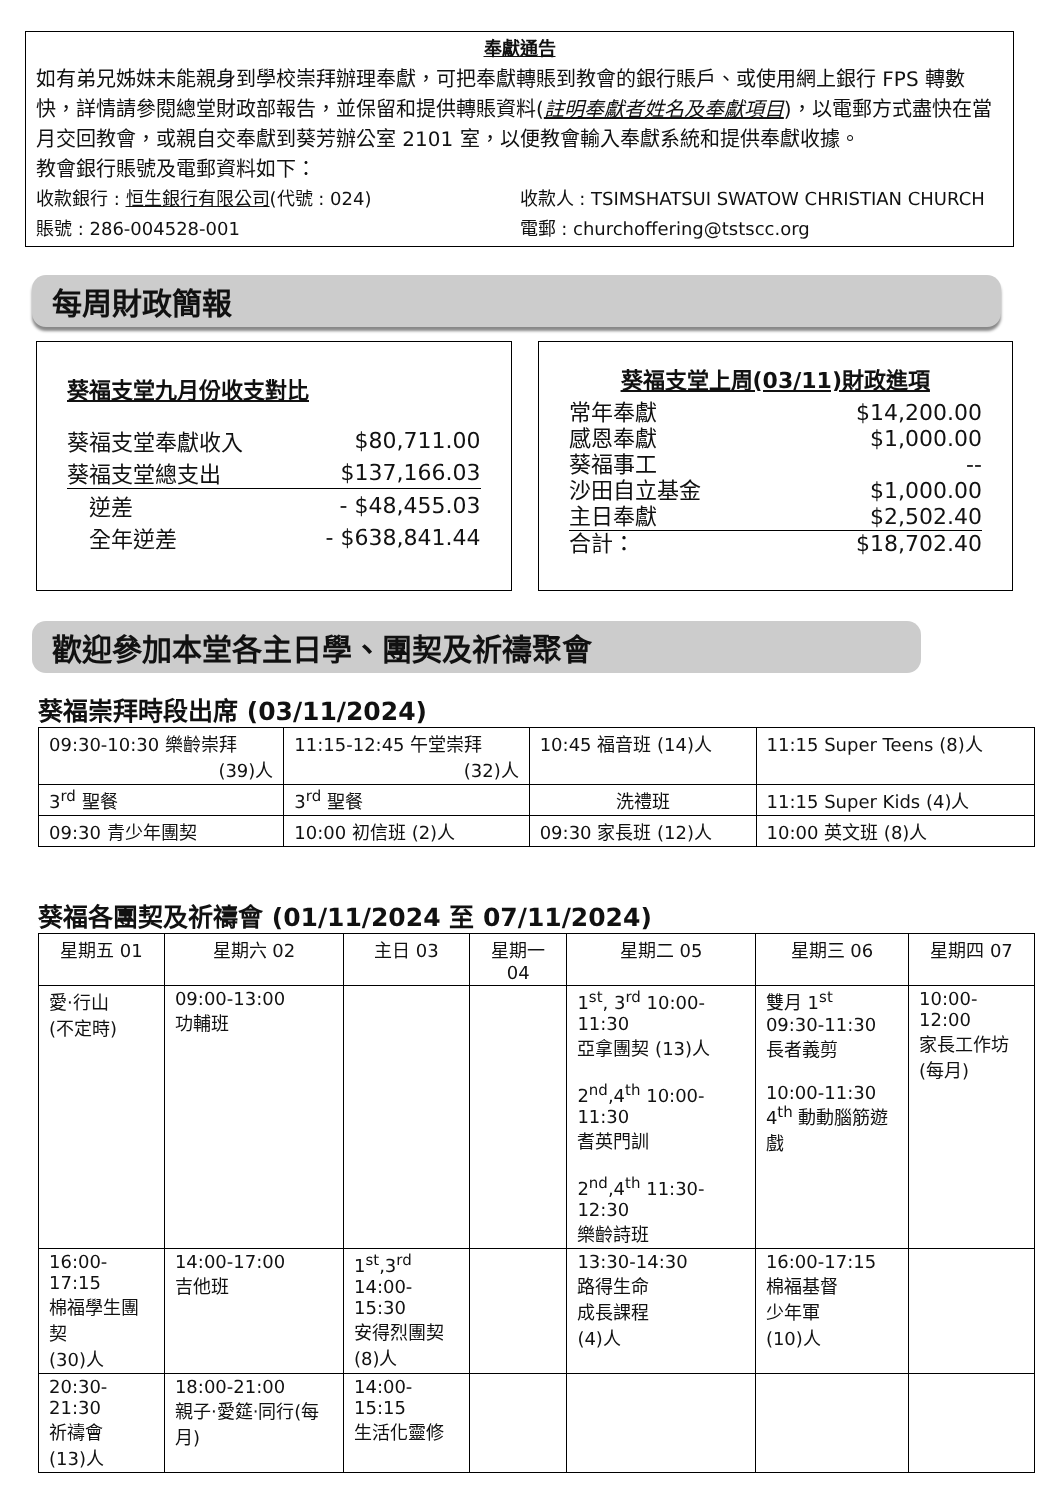奉獻通告
如有弟兄姊妹未能親身到學校崇拜辦理奉獻，可把奉獻轉賬到教會的銀行賬戶、或使用網上銀行 FPS 轉數快，詳情請參閱總堂財政部報告，並保留和提供轉賬資料(註明奉獻者姓名及奉獻項目)，以電郵方式盡快在當月交回教會，或親自交奉獻到葵芳辦公室 2101 室，以便教會輸入奉獻系統和提供奉獻收據。
教會銀行賬號及電郵資料如下：
收款銀行 : 恒生銀行有限公司(代號 : 024)
收款人 : TSIMSHATSUI SWATOW CHRISTIAN CHURCH
賬號 : 286-004528-001 電郵 : churchoffering@tstscc.org
每周財政簡報
葵福支堂九月份收支對比
| 葵福支堂奉獻收入 | $80,711.00 |
| 葵福支堂總支出 | $137,166.03 |
| 逆差 | - $48,455.03 |
| 全年逆差 | - $638,841.44 |
葵福支堂上周(03/11)財政進項
| 常年奉獻 | $14,200.00 |
| 感恩奉獻 | $1,000.00 |
| 葵福事工 | -- |
| 沙田自立基金 | $1,000.00 |
| 主日奉獻 | $2,502.40 |
| 合計： | $18,702.40 |
歡迎參加本堂各主日學、團契及祈禱聚會
葵福崇拜時段出席 (03/11/2024)
| 09:30-10:30 樂齡崇拜 (39)人 | 11:15-12:45 午堂崇拜 (32)人 | 10:45 福音班 (14)人 | 11:15 Super Teens (8)人 |
| 3<sup>rd</sup> 聖餐 | 3<sup>rd</sup> 聖餐 | 洗禮班 | 11:15 Super Kids (4)人 |
| 09:30 青少年團契 | 10:00 初信班 (2)人 | 09:30 家長班 (12)人 | 10:00 英文班 (8)人 |
葵福各團契及祈禱會 (01/11/2024 至 07/11/2024)
| 星期五 01 | 星期六 02 | 主日 03 | 星期一 04 | 星期二 05 | 星期三 06 | 星期四 07 |
| --- | --- | --- | --- | --- | --- | --- |
| 愛‧行山 (不定時) | 09:00-13:00 功輔班 | | | 1<sup>st</sup>, 3<sup>rd</sup> 10:00-11:30 亞拿團契 (13)人 2<sup>nd</sup>,4<sup>th</sup> 10:00-11:30 耆英門訓 2<sup>nd</sup>,4<sup>th</sup> 11:30-12:30 樂齡詩班 | 雙月 1<sup>st</sup> 09:30-11:30 長者義剪 10:00-11:30 4<sup>th</sup> 動動腦筋遊戲 | 10:00-12:00 家長工作坊 (每月) |
| 16:00-17:15 棉福學生團契 (30)人 | 14:00-17:00 吉他班 | 1<sup>st</sup>,3<sup>rd</sup> 14:00-15:30 安得烈團契 (8)人 | | 13:30-14:30 路得生命 成長課程 (4)人 | 16:00-17:15 棉福基督 少年軍 (10)人 | |
| 20:30-21:30 祈禱會 (13)人 | 18:00-21:00 親子‧愛筵‧同行(每月) | 14:00-15:15 生活化靈修 | | | | |